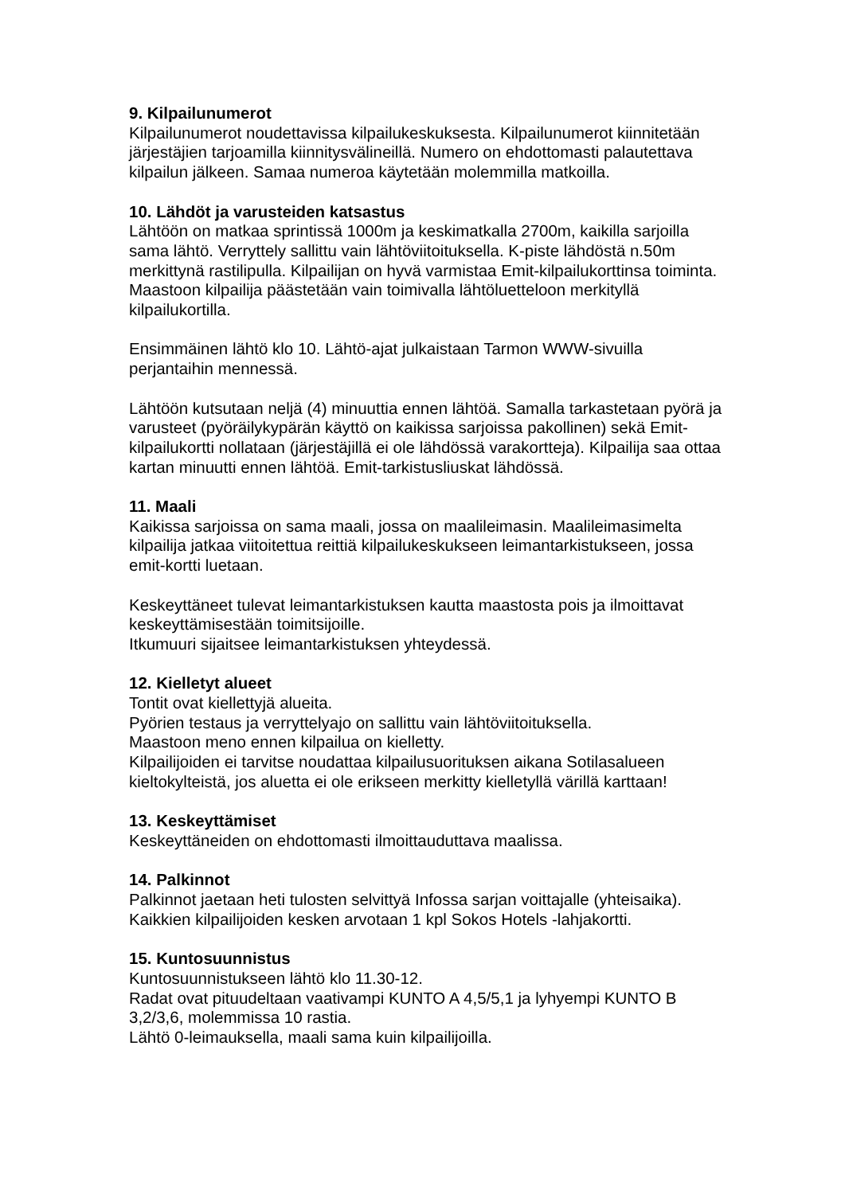9. Kilpailunumerot
Kilpailunumerot noudettavissa kilpailukeskuksesta. Kilpailunumerot kiinnitetään järjestäjien tarjoamilla kiinnitysvälineillä. Numero on ehdottomasti palautettava kilpailun jälkeen. Samaa numeroa käytetään molemmilla matkoilla.
10. Lähdöt ja varusteiden katsastus
Lähtöön on matkaa sprintissä 1000m ja keskimatkalla 2700m, kaikilla sarjoilla sama lähtö. Verryttely sallittu vain lähtöviitoituksella. K-piste lähdöstä n.50m merkittynä rastilipulla. Kilpailijan on hyvä varmistaa Emit-kilpailukorttinsa toiminta. Maastoon kilpailija päästetään vain toimivalla lähtöluetteloon merkityllä kilpailukortilla.
Ensimmäinen lähtö klo 10. Lähtö-ajat julkaistaan Tarmon WWW-sivuilla perjantaihin mennessä.
Lähtöön kutsutaan neljä (4) minuuttia ennen lähtöä. Samalla tarkastetaan pyörä ja varusteet (pyöräilykypärän käyttö on kaikissa sarjoissa pakollinen) sekä Emit-kilpailukortti nollataan (järjestäjillä ei ole lähdössä varakortteja). Kilpailija saa ottaa kartan minuutti ennen lähtöä. Emit-tarkistusliuskat lähdössä.
11. Maali
Kaikissa sarjoissa on sama maali, jossa on maalileimasin. Maalileimasimelta kilpailija jatkaa viitoitettua reittiä kilpailukeskukseen leimantarkistukseen, jossa emit-kortti luetaan.
Keskeyttäneet tulevat leimantarkistuksen kautta maastosta pois ja ilmoittavat keskeyttämisestään toimitsijoille.
Itkumuuri sijaitsee leimantarkistuksen yhteydessä.
12. Kielletyt alueet
Tontit ovat kiellettyjä alueita.
Pyörien testaus ja verryttelyajo on sallittu vain lähtöviitoituksella.
Maastoon meno ennen kilpailua on kielletty.
Kilpailijoiden ei tarvitse noudattaa kilpailusuorituksen aikana Sotilasalueen kieltokylteistä, jos aluetta ei ole erikseen merkitty kielletyllä värillä karttaan!
13. Keskeyttämiset
Keskeyttäneiden on ehdottomasti ilmoittauduttava maalissa.
14. Palkinnot
Palkinnot jaetaan heti tulosten selvittyä Infossa sarjan voittajalle (yhteisaika).
Kaikkien kilpailijoiden kesken arvotaan 1 kpl Sokos Hotels -lahjakortti.
15. Kuntosuunnistus
Kuntosuunnistukseen lähtö klo 11.30-12.
Radat ovat pituudeltaan vaativampi KUNTO A 4,5/5,1 ja lyhyempi KUNTO B 3,2/3,6, molemmissa 10 rastia.
Lähtö 0-leimauksella, maali sama kuin kilpailijoilla.